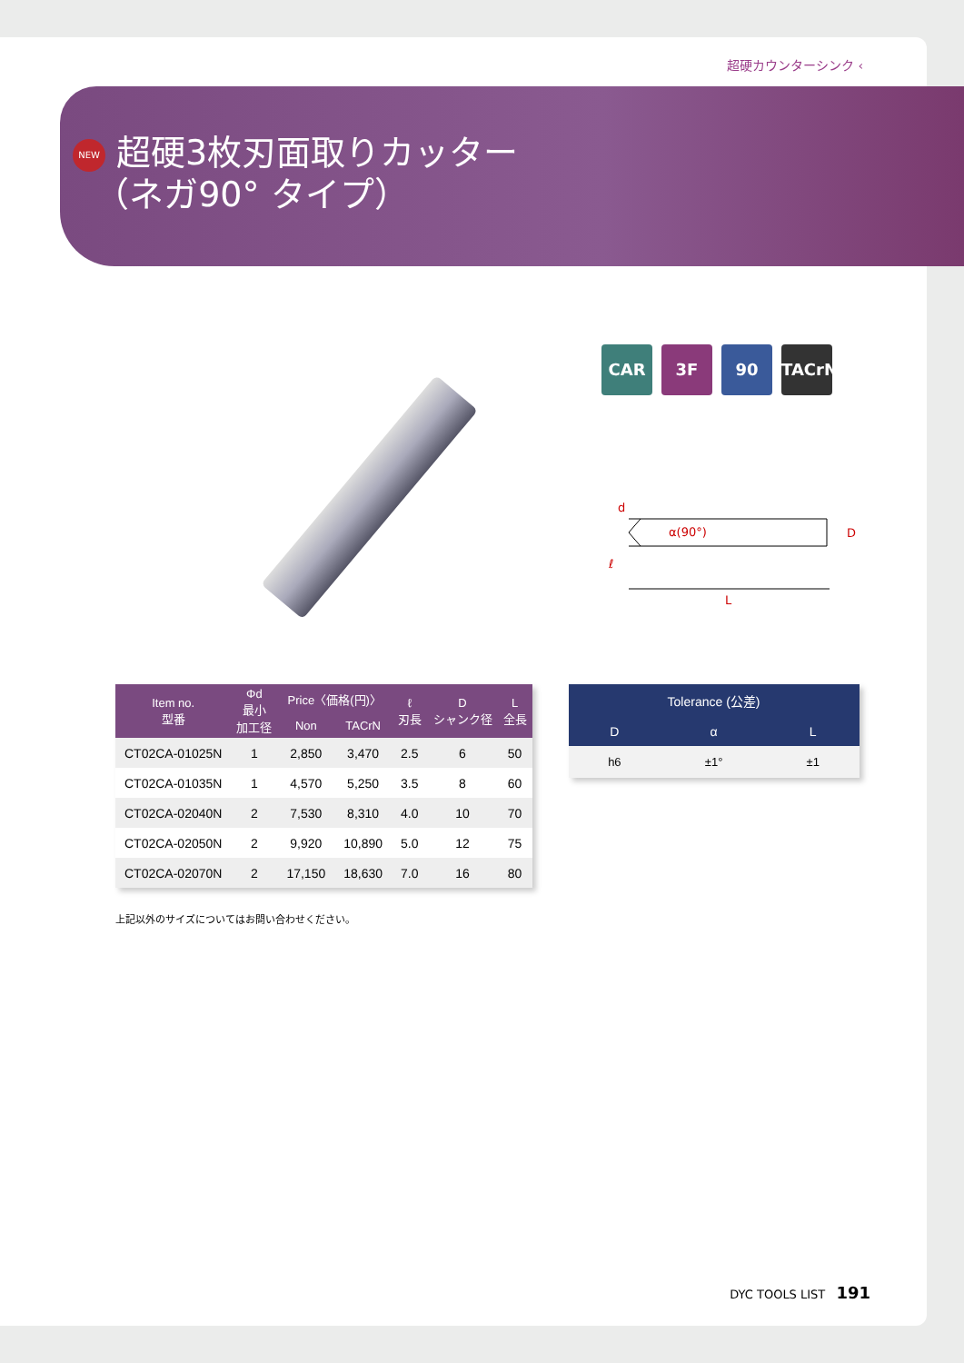超硬カウンターシンク ‹
NEW 超硬3枚刃面取りカッター
（ネガ90° タイプ）
CAR 3F 90 TACrN
α(90°)
d
D
ℓ
L
| Item no. 型番 | Φd 最小 加工径 | Price〈価格(円)〉 | | ℓ 刃長 | D シャンク径 | L 全長 |
| --- | --- | --- | --- | --- | --- | --- |
| | | Non | TACrN | | | |
| CT02CA-01025N | 1 | 2,850 | 3,470 | 2.5 | 6 | 50 |
| CT02CA-01035N | 1 | 4,570 | 5,250 | 3.5 | 8 | 60 |
| CT02CA-02040N | 2 | 7,530 | 8,310 | 4.0 | 10 | 70 |
| CT02CA-02050N | 2 | 9,920 | 10,890 | 5.0 | 12 | 75 |
| CT02CA-02070N | 2 | 17,150 | 18,630 | 7.0 | 16 | 80 |
| Tolerance (公差) | | |
| --- | --- | --- |
| D | α | L |
| h6 | ±1° | ±1 |
上記以外のサイズについてはお問い合わせください。
DYC TOOLS LIST 191